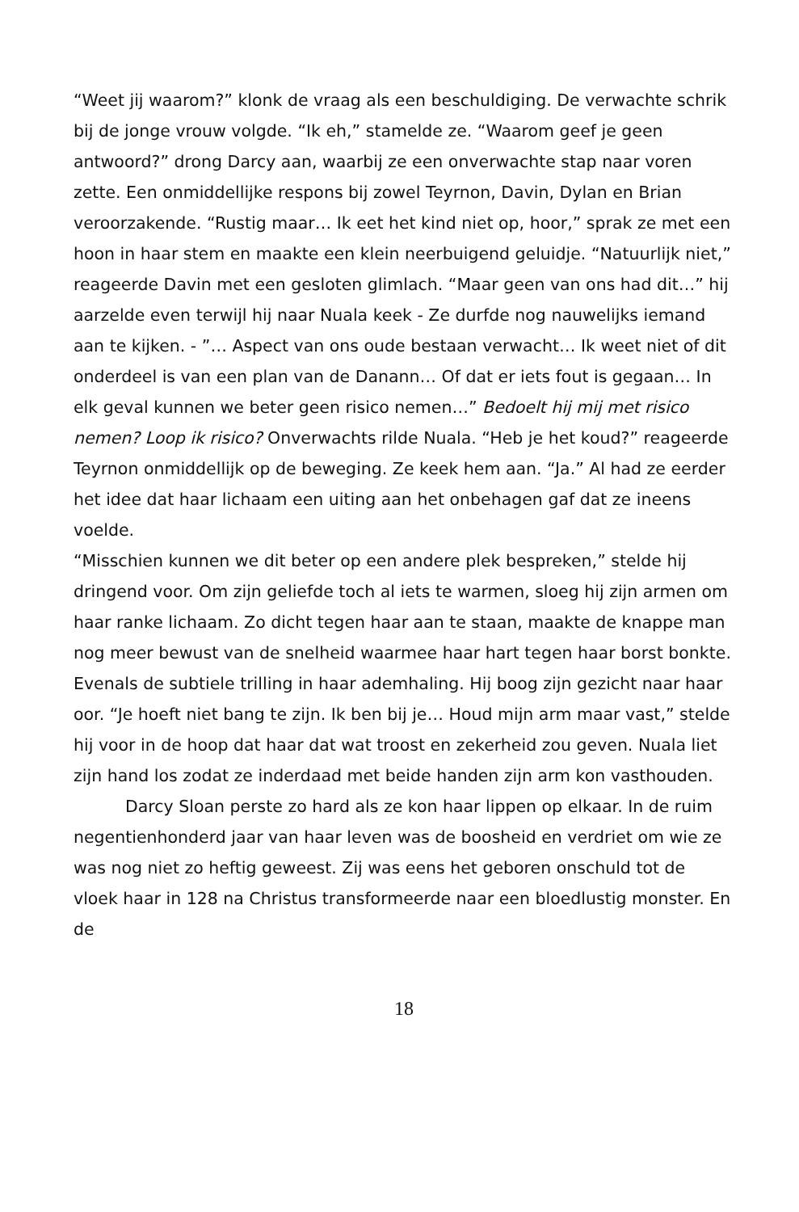“Weet jij waarom?” klonk de vraag als een beschuldiging. De verwachte schrik bij de jonge vrouw volgde. “Ik eh,” stamelde ze. “Waarom geef je geen antwoord?” drong Darcy aan, waarbij ze een onverwachte stap naar voren zette. Een onmiddellijke respons bij zowel Teyrnon, Davin, Dylan en Brian veroorzakende. “Rustig maar… Ik eet het kind niet op, hoor,” sprak ze met een hoon in haar stem en maakte een klein neerbuigend geluidje. “Natuurlijk niet,” reageerde Davin met een gesloten glimlach. “Maar geen van ons had dit…” hij aarzelde even terwijl hij naar Nuala keek - Ze durfde nog nauwelijks iemand aan te kijken. - ”… Aspect van ons oude bestaan verwacht… Ik weet niet of dit onderdeel is van een plan van de Danann… Of dat er iets fout is gegaan… In elk geval kunnen we beter geen risico nemen…” Bedoelt hij mij met risico nemen? Loop ik risico? Onverwachts rilde Nuala. “Heb je het koud?” reageerde Teyrnon onmiddellijk op de beweging. Ze keek hem aan. “Ja.” Al had ze eerder het idee dat haar lichaam een uiting aan het onbehagen gaf dat ze ineens voelde.
“Misschien kunnen we dit beter op een andere plek bespreken,” stelde hij dringend voor. Om zijn geliefde toch al iets te warmen, sloeg hij zijn armen om haar ranke lichaam. Zo dicht tegen haar aan te staan, maakte de knappe man nog meer bewust van de snelheid waarmee haar hart tegen haar borst bonkte. Evenals de subtiele trilling in haar ademhaling. Hij boog zijn gezicht naar haar oor. “Je hoeft niet bang te zijn. Ik ben bij je… Houd mijn arm maar vast,” stelde hij voor in de hoop dat haar dat wat troost en zekerheid zou geven. Nuala liet zijn hand los zodat ze inderdaad met beide handen zijn arm kon vasthouden.
Darcy Sloan perste zo hard als ze kon haar lippen op elkaar. In de ruim negentienhonderd jaar van haar leven was de boosheid en verdriet om wie ze was nog niet zo heftig geweest. Zij was eens het geboren onschuld tot de vloek haar in 128 na Christus transformeerde naar een bloedlustig monster. En de
18